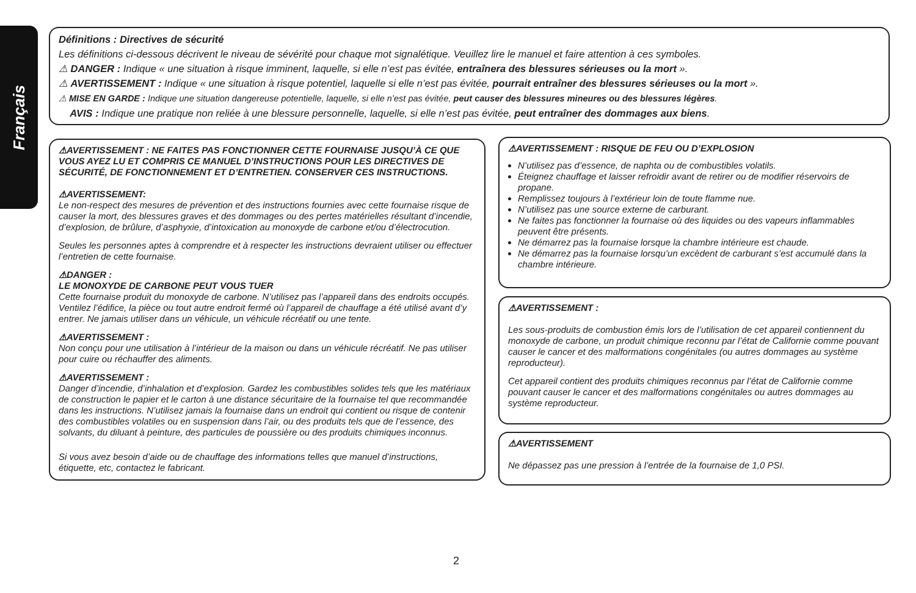Français
Définitions : Directives de sécurité
Les définitions ci-dessous décrivent le niveau de sévérité pour chaque mot signalétique. Veuillez lire le manuel et faire attention à ces symboles.
⚠ DANGER : Indique « une situation à risque imminent, laquelle, si elle n’est pas évitée, entraînera des blessures sérieuses ou la mort ».
⚠ AVERTISSEMENT : Indique « une situation à risque potentiel, laquelle si elle n’est pas évitée, pourrait entraîner des blessures sérieuses ou la mort ».
⚠ MISE EN GARDE : Indique une situation dangereuse potentielle, laquelle, si elle n’est pas évitée, peut causer des blessures mineures ou des blessures légères.
AVIS : Indique une pratique non reliée à une blessure personnelle, laquelle, si elle n’est pas évitée, peut entraîner des dommages aux biens.
⚠AVERTISSEMENT : NE FAITES PAS FONCTIONNER CETTE FOURNAISE JUSQU’À CE QUE VOUS AYEZ LU ET COMPRIS CE MANUEL D’INSTRUCTIONS POUR LES DIRECTIVES DE SÉCURITÉ, DE FONCTIONNEMENT ET D’ENTRETIEN. CONSERVER CES INSTRUCTIONS.
⚠AVERTISSEMENT:
Le non-respect des mesures de prévention et des instructions fournies avec cette fournaise risque de causer la mort, des blessures graves et des dommages ou des pertes matérielles résultant d’incendie, d’explosion, de brûlure, d’asphyxie, d’intoxication au monoxyde de carbone et/ou d’électrocution.
Seules les personnes aptes à comprendre et à respecter les instructions devraient utiliser ou effectuer l’entretien de cette fournaise.
⚠DANGER :
LE MONOXYDE DE CARBONE PEUT VOUS TUER
Cette fournaise produit du monoxyde de carbone. N’utilisez pas l’appareil dans des endroits occupés.
Ventilez l’édifice, la pièce ou tout autre endroit fermé où l’appareil de chauffage a été utilisé avant d’y entrer. Ne jamais utiliser dans un véhicule, un véhicule récréatif ou une tente.
⚠AVERTISSEMENT :
Non conçu pour une utilisation à l’intérieur de la maison ou dans un véhicule récréatif. Ne pas utiliser pour cuire ou réchauffer des aliments.
⚠AVERTISSEMENT :
Danger d’incendie, d’inhalation et d’explosion. Gardez les combustibles solides tels que les matériaux de construction le papier et le carton à une distance sécuritaire de la fournaise tel que recommandée dans les instructions. N’utilisez jamais la fournaise dans un endroit qui contient ou risque de contenir des combustibles volatiles ou en suspension dans l’air, ou des produits tels que de l’essence, des solvants, du diluant à peinture, des particules de poussière ou des produits chimiques inconnus.
Si vous avez besoin d’aide ou de chauffage des informations telles que manuel d’instructions, étiquette, etc, contactez le fabricant.
⚠AVERTISSEMENT : RISQUE DE FEU OU D’EXPLOSION
N’utilisez pas d’essence, de naphta ou de combustibles volatils.
Éteignez chauffage et laisser refroidir avant de retirer ou de modifier réservoirs de propane.
Remplissez toujours à l’extérieur loin de toute flamme nue.
N’utilisez pas une source externe de carburant.
Ne faites pas fonctionner la fournaise où des liquides ou des vapeurs inflammables peuvent être présents.
Ne démarrez pas la fournaise lorsque la chambre intérieure est chaude.
Ne démarrez pas la fournaise lorsqu’un excèdent de carburant s’est accumulé dans la chambre intérieure.
⚠AVERTISSEMENT :
Les sous-produits de combustion émis lors de l’utilisation de cet appareil contiennent du monoxyde de carbone, un produit chimique reconnu par l’état de Californie comme pouvant causer le cancer et des malformations congénitales (ou autres dommages au système reproducteur).
Cet appareil contient des produits chimiques reconnus par l’état de Californie comme pouvant causer le cancer et des malformations congénitales ou autres dommages au système reproducteur.
⚠AVERTISSEMENT
Ne dépassez pas une pression à l’entrée de la fournaise de 1,0 PSI.
2